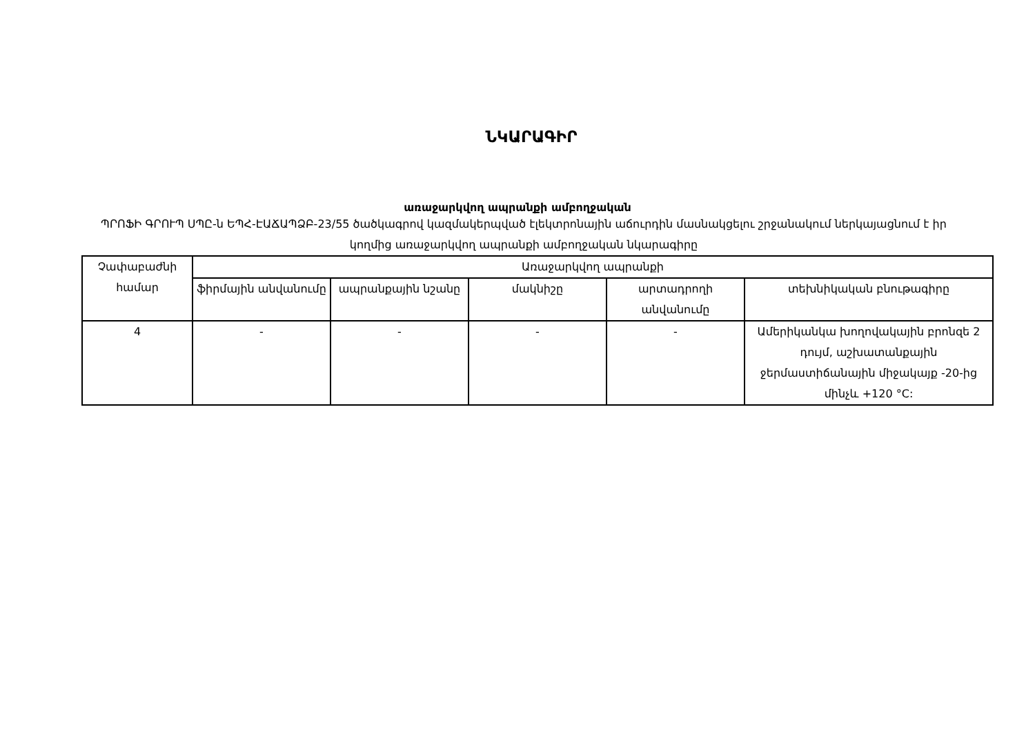ՆԿԱՐԱԳԻՐ
առաջարկվող ապրանքի ամբողջական
ՊՐՈՖԻ ԳՐՈՒՊ ՍՊԸ-ն ԵՊՀ-ԷԱՃԱՊՁԲ-23/55 ծածկագրով կազմակերպված էլեկտրոնային աճուրդին մասնակցելու շրջանակում ներկայացնում է իր կողմից առաջարկվող ապրանքի ամբողջական նկարագիրը
| Չափաբաժնի համար | Առաջարկվող ապրանքի | | | | |
| --- | --- | --- | --- | --- | --- |
| | ֆիրմային անվանումը | ապրանքային նշանը | մակնիշը | արտադրողի անվանումը | տեխնիկական բնութագիրը |
| 4 | - | - | - | - | Ամերիկանկա խողովակային բրոնզե 2 դույմ, աշխատանքային ջերմաստիճանային միջակայք -20-ից մինչև +120 °C: |